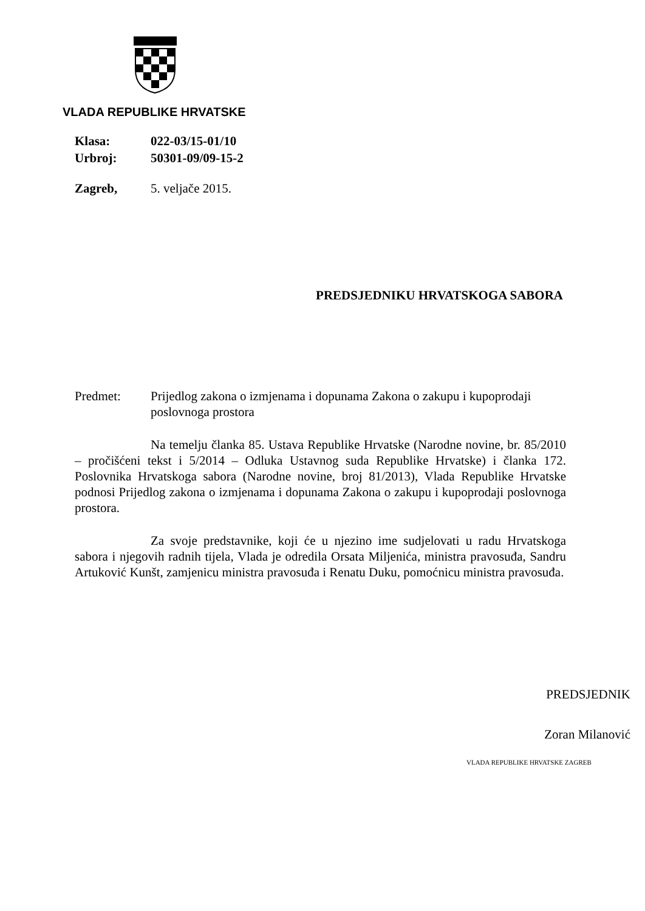VLADA REPUBLIKE HRVATSKE
Klasa: 022-03/15-01/10
Urbroj: 50301-09/09-15-2
Zagreb, 5. veljače 2015.
PREDSJEDNIKU HRVATSKOGA SABORA
Predmet: Prijedlog zakona o izmjenama i dopunama Zakona o zakupu i kupoprodaji poslovnoga prostora
Na temelju članka 85. Ustava Republike Hrvatske (Narodne novine, br. 85/2010 – pročišćeni tekst i 5/2014 – Odluka Ustavnog suda Republike Hrvatske) i članka 172. Poslovnika Hrvatskoga sabora (Narodne novine, broj 81/2013), Vlada Republike Hrvatske podnosi Prijedlog zakona o izmjenama i dopunama Zakona o zakupu i kupoprodaji poslovnoga prostora.
Za svoje predstavnike, koji će u njezino ime sudjelovati u radu Hrvatskoga sabora i njegovih radnih tijela, Vlada je odredila Orsata Miljenića, ministra pravosuđa, Sandru Artuković Kunšt, zamjenicu ministra pravosuđa i Renatu Duku, pomoćnicu ministra pravosuđa.
PREDSJEDNIK
Zoran Milanović
VLADA REPUBLIKE HRVATSKE ZAGREB